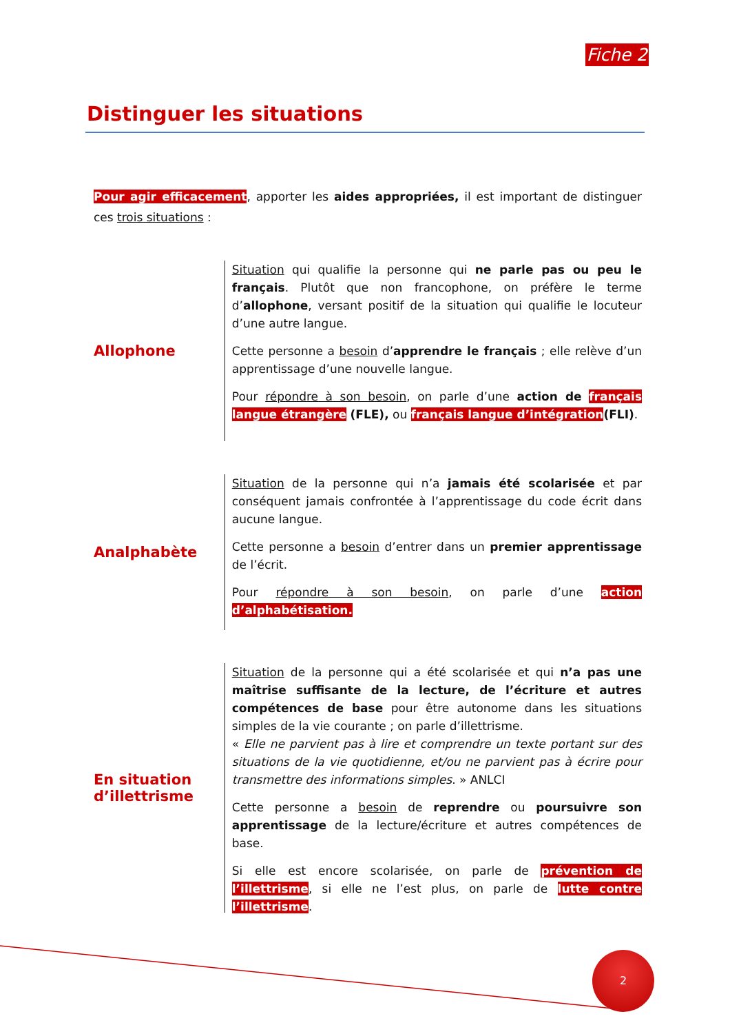Fiche 2
Distinguer les situations
Pour agir efficacement, apporter les aides appropriées, il est important de distinguer ces trois situations :
Allophone
Situation qui qualifie la personne qui ne parle pas ou peu le français. Plutôt que non francophone, on préfère le terme d’allophone, versant positif de la situation qui qualifie le locuteur d’une autre langue.
Cette personne a besoin d’apprendre le français ; elle relève d’un apprentissage d’une nouvelle langue.
Pour répondre à son besoin, on parle d’une action de français langue étrangère (FLE), ou français langue d’intégration(FLI).
Analphabète
Situation de la personne qui n’a jamais été scolarisée et par conséquent jamais confrontée à l’apprentissage du code écrit dans aucune langue.
Cette personne a besoin d’entrer dans un premier apprentissage de l’écrit.
Pour répondre à son besoin, on parle d’une action d’alphabétisation.
En situation d’illettrisme
Situation de la personne qui a été scolarisée et qui n’a pas une maîtrise suffisante de la lecture, de l’écriture et autres compétences de base pour être autonome dans les situations simples de la vie courante ; on parle d’illettrisme.
« Elle ne parvient pas à lire et comprendre un texte portant sur des situations de la vie quotidienne, et/ou ne parvient pas à écrire pour transmettre des informations simples. » ANLCI
Cette personne a besoin de reprendre ou poursuivre son apprentissage de la lecture/écriture et autres compétences de base.
Si elle est encore scolarisée, on parle de prévention de l’illettrisme, si elle ne l’est plus, on parle de lutte contre l’illettrisme.
2